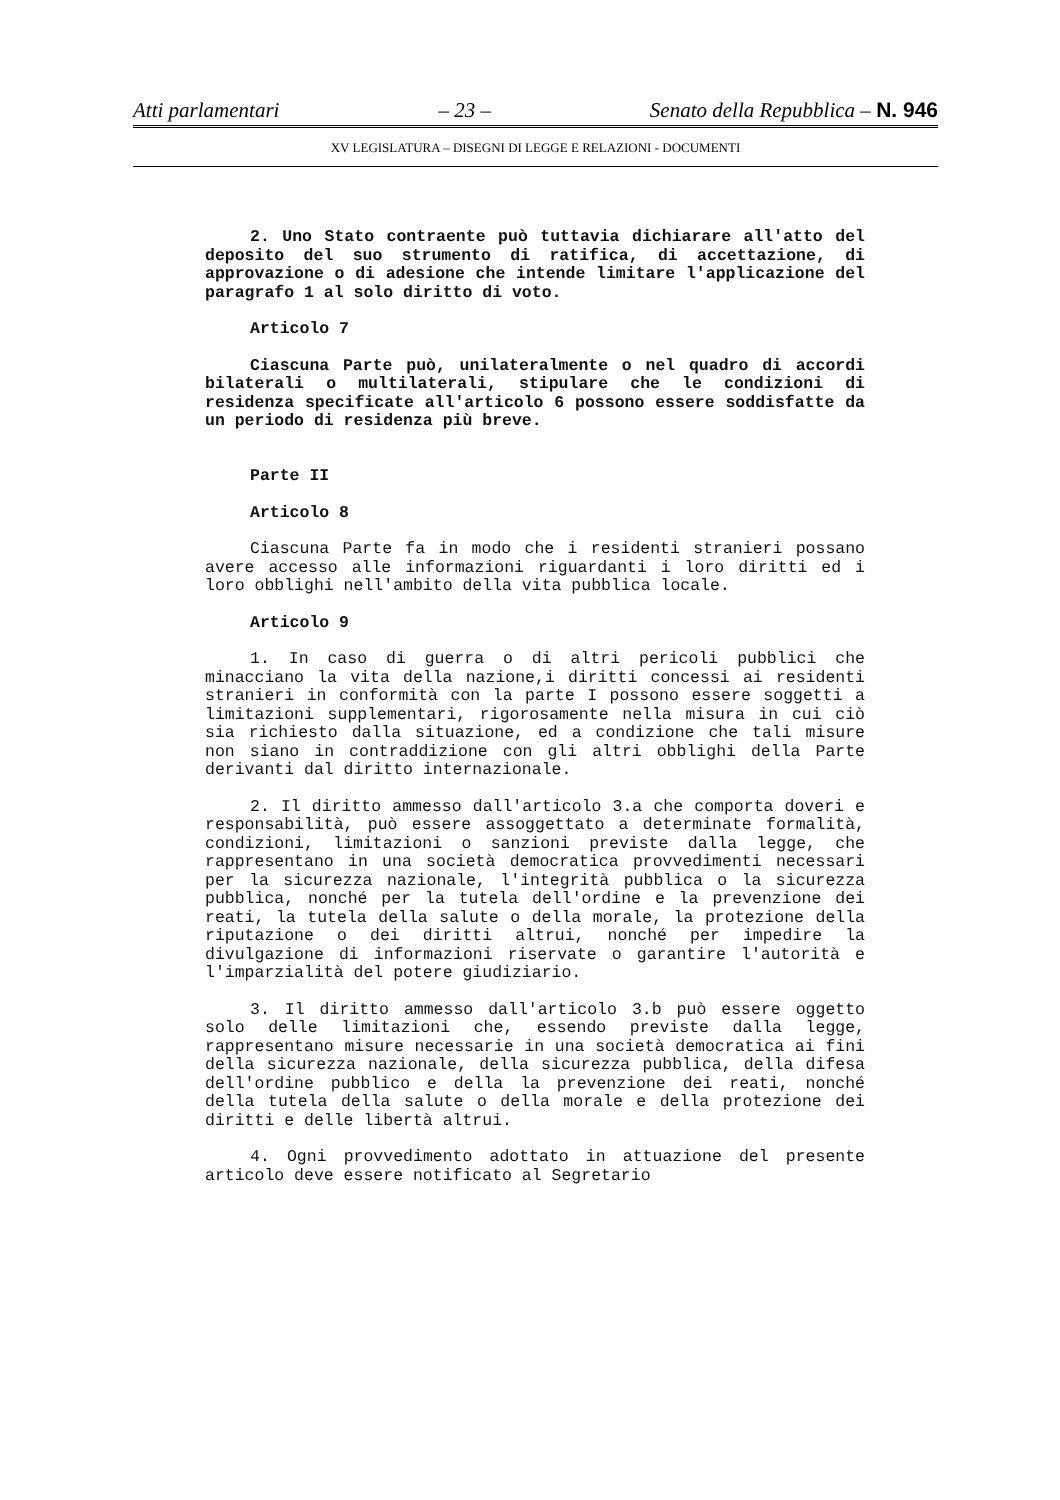Atti parlamentari – 23 – Senato della Repubblica – N. 946
XV LEGISLATURA – DISEGNI DI LEGGE E RELAZIONI - DOCUMENTI
2. Uno Stato contraente può tuttavia dichiarare all'atto del deposito del suo strumento di ratifica, di accettazione, di approvazione o di adesione che intende limitare l'applicazione del paragrafo 1 al solo diritto di voto.
Articolo 7
Ciascuna Parte può, unilateralmente o nel quadro di accordi bilaterali o multilaterali, stipulare che le condizioni di residenza specificate all'articolo 6 possono essere soddisfatte da un periodo di residenza più breve.
Parte II
Articolo 8
Ciascuna Parte fa in modo che i residenti stranieri possano avere accesso alle informazioni riguardanti i loro diritti ed i loro obblighi nell'ambito della vita pubblica locale.
Articolo 9
1. In caso di guerra o di altri pericoli pubblici che minacciano la vita della nazione,i diritti concessi ai residenti stranieri in conformità con la parte I possono essere soggetti a limitazioni supplementari, rigorosamente nella misura in cui ciò sia richiesto dalla situazione, ed a condizione che tali misure non siano in contraddizione con gli altri obblighi della Parte derivanti dal diritto internazionale.
2. Il diritto ammesso dall'articolo 3.a che comporta doveri e responsabilità, può essere assoggettato a determinate formalità, condizioni, limitazioni o sanzioni previste dalla legge, che rappresentano in una società democratica provvedimenti necessari per la sicurezza nazionale, l'integrità pubblica o la sicurezza pubblica, nonché per la tutela dell'ordine e la prevenzione dei reati, la tutela della salute o della morale, la protezione della riputazione o dei diritti altrui, nonché per impedire la divulgazione di informazioni riservate o garantire l'autorità e l'imparzialità del potere giudiziario.
3. Il diritto ammesso dall'articolo 3.b può essere oggetto solo delle limitazioni che, essendo previste dalla legge, rappresentano misure necessarie in una società democratica ai fini della sicurezza nazionale, della sicurezza pubblica, della difesa dell'ordine pubblico e della la prevenzione dei reati, nonché della tutela della salute o della morale e della protezione dei diritti e delle libertà altrui.
4. Ogni provvedimento adottato in attuazione del presente articolo deve essere notificato al Segretario